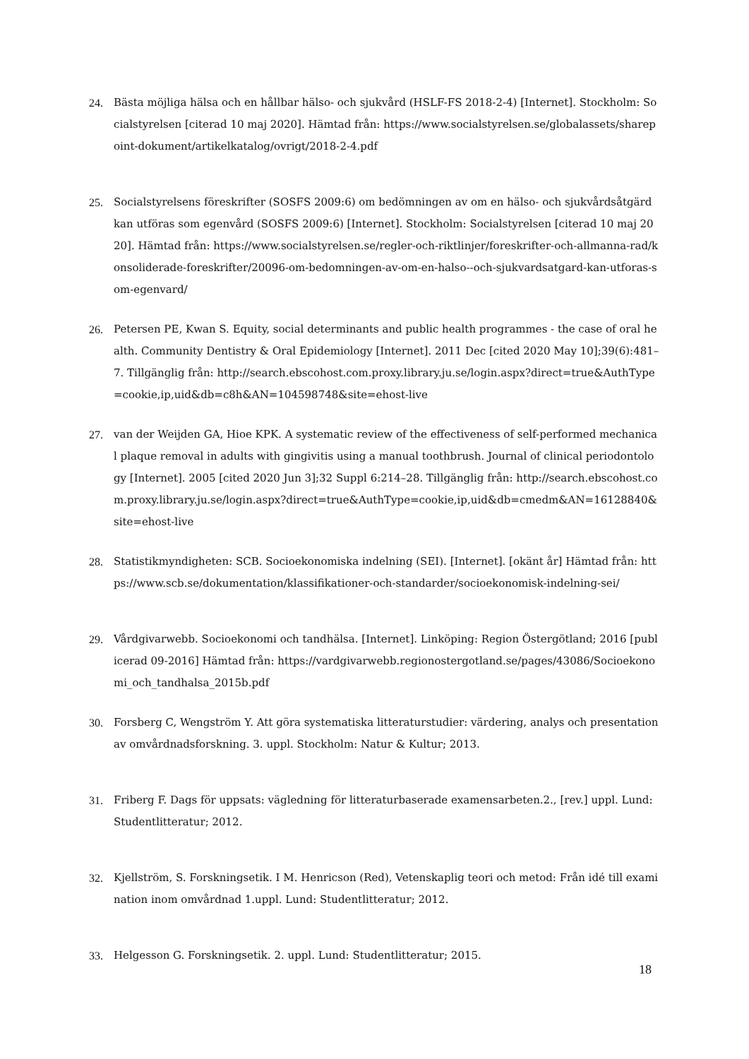24. Bästa möjliga hälsa och en hållbar hälso- och sjukvård (HSLF-FS 2018-2-4) [Internet]. Stockholm: Socialstyrelsen [citerad 10 maj 2020]. Hämtad från: https://www.socialstyrelsen.se/globalassets/sharepoint-dokument/artikelkatalog/ovrigt/2018-2-4.pdf
25. Socialstyrelsens föreskrifter (SOSFS 2009:6) om bedömningen av om en hälso- och sjukvårdsåtgärd kan utföras som egenvård (SOSFS 2009:6) [Internet]. Stockholm: Socialstyrelsen [citerad 10 maj 2020]. Hämtad från: https://www.socialstyrelsen.se/regler-och-riktlinjer/foreskrifter-och-allmanna-rad/konsoliderade-foreskrifter/20096-om-bedomningen-av-om-en-halso--och-sjukvardsatgard-kan-utforas-som-egenvard/
26. Petersen PE, Kwan S. Equity, social determinants and public health programmes - the case of oral health. Community Dentistry & Oral Epidemiology [Internet]. 2011 Dec [cited 2020 May 10];39(6):481–7. Tillgänglig från: http://search.ebscohost.com.proxy.library.ju.se/login.aspx?direct=true&AuthType=cookie,ip,uid&db=c8h&AN=104598748&site=ehost-live
27. van der Weijden GA, Hioe KPK. A systematic review of the effectiveness of self-performed mechanical plaque removal in adults with gingivitis using a manual toothbrush. Journal of clinical periodontology [Internet]. 2005 [cited 2020 Jun 3];32 Suppl 6:214–28. Tillgänglig från: http://search.ebscohost.com.proxy.library.ju.se/login.aspx?direct=true&AuthType=cookie,ip,uid&db=cmedm&AN=16128840&site=ehost-live
28. Statistikmyndigheten: SCB. Socioekonomiska indelning (SEI). [Internet]. [okänt år] Hämtad från: https://www.scb.se/dokumentation/klassifikationer-och-standarder/socioekonomisk-indelning-sei/
29. Vårdgivarwebb. Socioekonomi och tandhälsa. [Internet]. Linköping: Region Östergötland; 2016 [publicerad 09-2016] Hämtad från: https://vardgivarwebb.regionostergotland.se/pages/43086/Socioekonomi_och_tandhalsa_2015b.pdf
30. Forsberg C, Wengström Y. Att göra systematiska litteraturstudier: värdering, analys och presentation av omvårdnadsforskning. 3. uppl. Stockholm: Natur & Kultur; 2013.
31. Friberg F. Dags för uppsats: vägledning för litteraturbaserade examensarbeten.2., [rev.] uppl. Lund: Studentlitteratur; 2012.
32. Kjellström, S. Forskningsetik. I M. Henricson (Red), Vetenskaplig teori och metod: Från idé till examination inom omvårdnad 1.uppl. Lund: Studentlitteratur; 2012.
33. Helgesson G. Forskningsetik. 2. uppl. Lund: Studentlitteratur; 2015.
18